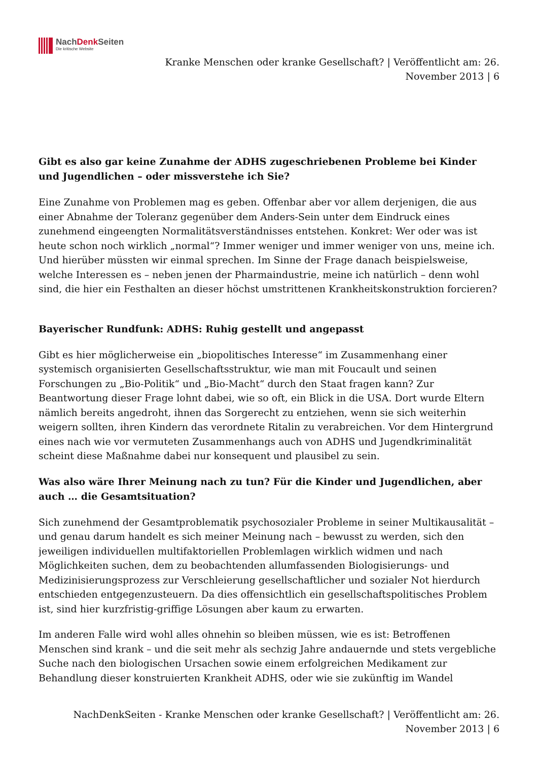NachDenk Seiten
Die kritische Website
Kranke Menschen oder kranke Gesellschaft? | Veröffentlicht am: 26.
November 2013 | 6
Gibt es also gar keine Zunahme der ADHS zugeschriebenen Probleme bei Kinder und Jugendlichen – oder missverstehe ich Sie?
Eine Zunahme von Problemen mag es geben. Offenbar aber vor allem derjenigen, die aus einer Abnahme der Toleranz gegenüber dem Anders-Sein unter dem Eindruck eines zunehmend eingeengten Normalitätsverständnisses entstehen. Konkret: Wer oder was ist heute schon noch wirklich „normal“? Immer weniger und immer weniger von uns, meine ich. Und hierüber müssten wir einmal sprechen. Im Sinne der Frage danach beispielsweise, welche Interessen es – neben jenen der Pharmaindustrie, meine ich natürlich – denn wohl sind, die hier ein Festhalten an dieser höchst umstrittenen Krankheitskonstruktion forcieren?
Bayerischer Rundfunk: ADHS: Ruhig gestellt und angepasst
Gibt es hier möglicherweise ein „biopolitisches Interesse“ im Zusammenhang einer systemisch organisierten Gesellschaftsstruktur, wie man mit Foucault und seinen Forschungen zu „Bio-Politik“ und „Bio-Macht“ durch den Staat fragen kann? Zur Beantwortung dieser Frage lohnt dabei, wie so oft, ein Blick in die USA. Dort wurde Eltern nämlich bereits angedroht, ihnen das Sorgerecht zu entziehen, wenn sie sich weiterhin weigern sollten, ihren Kindern das verordnete Ritalin zu verabreichen. Vor dem Hintergrund eines nach wie vor vermuteten Zusammenhangs auch von ADHS und Jugendkriminalität scheint diese Maßnahme dabei nur konsequent und plausibel zu sein.
Was also wäre Ihrer Meinung nach zu tun? Für die Kinder und Jugendlichen, aber auch … die Gesamtsituation?
Sich zunehmend der Gesamtproblematik psychosozialer Probleme in seiner Multikausalität – und genau darum handelt es sich meiner Meinung nach – bewusst zu werden, sich den jeweiligen individuellen multifaktoriellen Problemlagen wirklich widmen und nach Möglichkeiten suchen, dem zu beobachtenden allumfassenden Biologisierungs- und Medizinisierungsprozess zur Verschleierung gesellschaftlicher und sozialer Not hierdurch entschieden entgegenzusteuern. Da dies offensichtlich ein gesellschaftspolitisches Problem ist, sind hier kurzfristig-griffige Lösungen aber kaum zu erwarten.
Im anderen Falle wird wohl alles ohnehin so bleiben müssen, wie es ist: Betroffenen Menschen sind krank – und die seit mehr als sechzig Jahre andauernde und stets vergebliche Suche nach den biologischen Ursachen sowie einem erfolgreichen Medikament zur Behandlung dieser konstruierten Krankheit ADHS, oder wie sie zukünftig im Wandel
NachDenkSeiten - Kranke Menschen oder kranke Gesellschaft? | Veröffentlicht am: 26.
November 2013 | 6